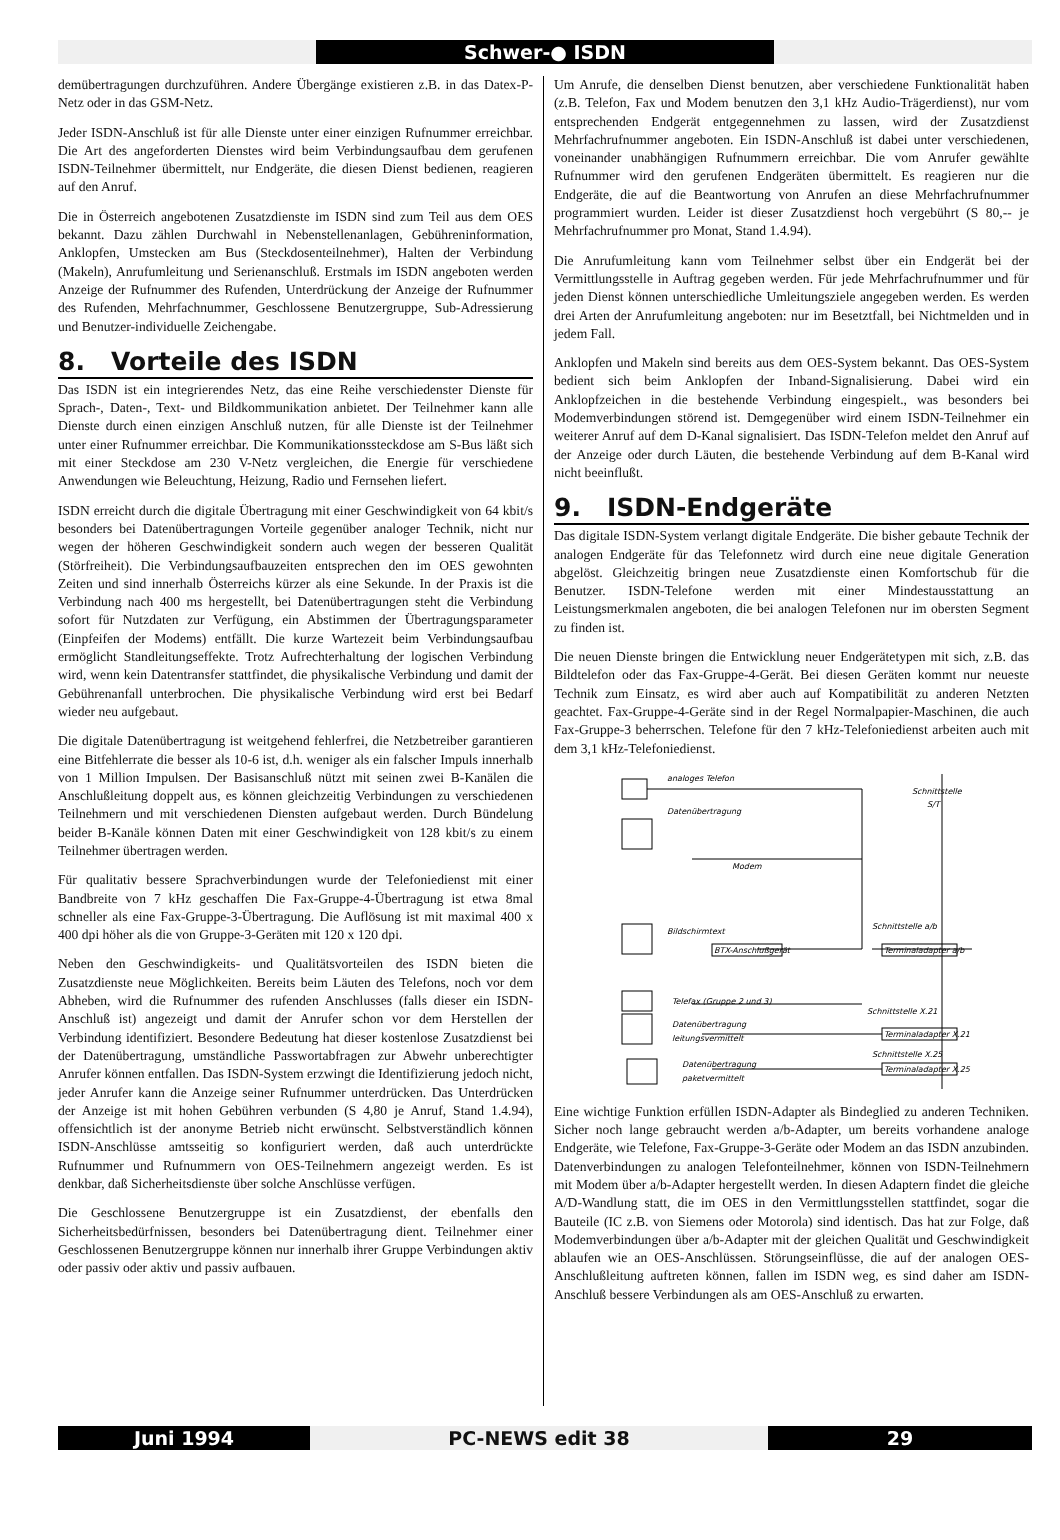Schwer-● ISDN
demübertragungen durchzuführen. Andere Übergänge existieren z.B. in das Datex-P-Netz oder in das GSM-Netz.
Jeder ISDN-Anschluß ist für alle Dienste unter einer einzigen Rufnummer erreichbar. Die Art des angeforderten Dienstes wird beim Verbindungsaufbau dem gerufenen ISDN-Teilnehmer übermittelt, nur Endgeräte, die diesen Dienst bedienen, reagieren auf den Anruf.
Die in Österreich angebotenen Zusatzdienste im ISDN sind zum Teil aus dem OES bekannt. Dazu zählen Durchwahl in Nebenstellenanlagen, Gebühreninformation, Anklopfen, Umstecken am Bus (Steckdosenteilnehmer), Halten der Verbindung (Makeln), Anrufumleitung und Serienanschluß. Erstmals im ISDN angeboten werden Anzeige der Rufnummer des Rufenden, Unterdrückung der Anzeige der Rufnummer des Rufenden, Mehrfachnummer, Geschlossene Benutzergruppe, Sub-Adressierung und Benutzer-individuelle Zeichengabe.
8. Vorteile des ISDN
Das ISDN ist ein integrierendes Netz, das eine Reihe verschiedenster Dienste für Sprach-, Daten-, Text- und Bildkommunikation anbietet. Der Teilnehmer kann alle Dienste durch einen einzigen Anschluß nutzen, für alle Dienste ist der Teilnehmer unter einer Rufnummer erreichbar. Die Kommunikationssteckdose am S-Bus läßt sich mit einer Steckdose am 230 V-Netz vergleichen, die Energie für verschiedene Anwendungen wie Beleuchtung, Heizung, Radio und Fernsehen liefert.
ISDN erreicht durch die digitale Übertragung mit einer Geschwindigkeit von 64 kbit/s besonders bei Datenübertragungen Vorteile gegenüber analoger Technik, nicht nur wegen der höheren Geschwindigkeit sondern auch wegen der besseren Qualität (Störfreiheit). Die Verbindungsaufbauzeiten entsprechen den im OES gewohnten Zeiten und sind innerhalb Österreichs kürzer als eine Sekunde. In der Praxis ist die Verbindung nach 400 ms hergestellt, bei Datenübertragungen steht die Verbindung sofort für Nutzdaten zur Verfügung, ein Abstimmen der Übertragungsparameter (Einpfeifen der Modems) entfällt. Die kurze Wartezeit beim Verbindungsaufbau ermöglicht Standleitungseffekte. Trotz Aufrechterhaltung der logischen Verbindung wird, wenn kein Datentransfer stattfindet, die physikalische Verbindung und damit der Gebührenanfall unterbrochen. Die physikalische Verbindung wird erst bei Bedarf wieder neu aufgebaut.
Die digitale Datenübertragung ist weitgehend fehlerfrei, die Netzbetreiber garantieren eine Bitfehlerrate die besser als 10-6 ist, d.h. weniger als ein falscher Impuls innerhalb von 1 Million Impulsen. Der Basisanschluß nützt mit seinen zwei B-Kanälen die Anschlußleitung doppelt aus, es können gleichzeitig Verbindungen zu verschiedenen Teilnehmern und mit verschiedenen Diensten aufgebaut werden. Durch Bündelung beider B-Kanäle können Daten mit einer Geschwindigkeit von 128 kbit/s zu einem Teilnehmer übertragen werden.
Für qualitativ bessere Sprachverbindungen wurde der Telefoniedienst mit einer Bandbreite von 7 kHz geschaffen Die Fax-Gruppe-4-Übertragung ist etwa 8mal schneller als eine Fax-Gruppe-3-Übertragung. Die Auflösung ist mit maximal 400 x 400 dpi höher als die von Gruppe-3-Geräten mit 120 x 120 dpi.
Neben den Geschwindigkeits- und Qualitätsvorteilen des ISDN bieten die Zusatzdienste neue Möglichkeiten. Bereits beim Läuten des Telefons, noch vor dem Abheben, wird die Rufnummer des rufenden Anschlusses (falls dieser ein ISDN-Anschluß ist) angezeigt und damit der Anrufer schon vor dem Herstellen der Verbindung identifiziert. Besondere Bedeutung hat dieser kostenlose Zusatzdienst bei der Datenübertragung, umständliche Passwortabfragen zur Abwehr unberechtigter Anrufer können entfallen. Das ISDN-System erzwingt die Identifizierung jedoch nicht, jeder Anrufer kann die Anzeige seiner Rufnummer unterdrücken. Das Unterdrücken der Anzeige ist mit hohen Gebühren verbunden (S 4,80 je Anruf, Stand 1.4.94), offensichtlich ist der anonyme Betrieb nicht erwünscht. Selbstverständlich können ISDN-Anschlüsse amtsseitig so konfiguriert werden, daß auch unterdrückte Rufnummer und Rufnummern von OES-Teilnehmern angezeigt werden. Es ist denkbar, daß Sicherheitsdienste über solche Anschlüsse verfügen.
Die Geschlossene Benutzergruppe ist ein Zusatzdienst, der ebenfalls den Sicherheitsbedürfnissen, besonders bei Datenübertragung dient. Teilnehmer einer Geschlossenen Benutzergruppe können nur innerhalb ihrer Gruppe Verbindungen aktiv oder passiv oder aktiv und passiv aufbauen.
Um Anrufe, die denselben Dienst benutzen, aber verschiedene Funktionalität haben (z.B. Telefon, Fax und Modem benutzen den 3,1 kHz Audio-Trägerdienst), nur vom entsprechenden Endgerät entgegennehmen zu lassen, wird der Zusatzdienst Mehrfachrufnummer angeboten. Ein ISDN-Anschluß ist dabei unter verschiedenen, voneinander unabhängigen Rufnummern erreichbar. Die vom Anrufer gewählte Rufnummer wird den gerufenen Endgeräten übermittelt. Es reagieren nur die Endgeräte, die auf die Beantwortung von Anrufen an diese Mehrfachrufnummer programmiert wurden. Leider ist dieser Zusatzdienst hoch vergebührt (S 80,-- je Mehrfachrufnummer pro Monat, Stand 1.4.94).
Die Anrufumleitung kann vom Teilnehmer selbst über ein Endgerät bei der Vermittlungsstelle in Auftrag gegeben werden. Für jede Mehrfachrufnummer und für jeden Dienst können unterschiedliche Umleitungsziele angegeben werden. Es werden drei Arten der Anrufumleitung angeboten: nur im Besetztfall, bei Nichtmelden und in jedem Fall.
Anklopfen und Makeln sind bereits aus dem OES-System bekannt. Das OES-System bedient sich beim Anklopfen der Inband-Signalisierung. Dabei wird ein Anklopfzeichen in die bestehende Verbindung eingespielt., was besonders bei Modemverbindungen störend ist. Demgegenüber wird einem ISDN-Teilnehmer ein weiterer Anruf auf dem D-Kanal signalisiert. Das ISDN-Telefon meldet den Anruf auf der Anzeige oder durch Läuten, die bestehende Verbindung auf dem B-Kanal wird nicht beeinflußt.
9. ISDN-Endgeräte
Das digitale ISDN-System verlangt digitale Endgeräte. Die bisher gebaute Technik der analogen Endgeräte für das Telefonnetz wird durch eine neue digitale Generation abgelöst. Gleichzeitig bringen neue Zusatzdienste einen Komfortschub für die Benutzer. ISDN-Telefone werden mit einer Mindestausstattung an Leistungsmerkmalen angeboten, die bei analogen Telefonen nur im obersten Segment zu finden ist.
Die neuen Dienste bringen die Entwicklung neuer Endgerätetypen mit sich, z.B. das Bildtelefon oder das Fax-Gruppe-4-Gerät. Bei diesen Geräten kommt nur neueste Technik zum Einsatz, es wird aber auch auf Kompatibilität zu anderen Netzten geachtet. Fax-Gruppe-4-Geräte sind in der Regel Normalpapier-Maschinen, die auch Fax-Gruppe-3 beherrschen. Telefone für den 7 kHz-Telefoniedienst arbeiten auch mit dem 3,1 kHz-Telefoniedienst.
analoges Telefon
Datenübertragung
Modem
Bildschirmtext
BTX-Anschlußgerät
Schnittstelle a/b
Terminaladapter a/b
Telefax (Gruppe 2 und 3)
Schnittstelle X.21
Datenübertragung
leitungsvermittelt
Terminaladapter X.21
Schnittstelle X.25
Datenübertragung
paketvermittelt
Terminaladapter X.25
Schnittstelle
S/T
Eine wichtige Funktion erfüllen ISDN-Adapter als Bindeglied zu anderen Techniken. Sicher noch lange gebraucht werden a/b-Adapter, um bereits vorhandene analoge Endgeräte, wie Telefone, Fax-Gruppe-3-Geräte oder Modem an das ISDN anzubinden. Datenverbindungen zu analogen Telefonteilnehmer, können von ISDN-Teilnehmern mit Modem über a/b-Adapter hergestellt werden. In diesen Adaptern findet die gleiche A/D-Wandlung statt, die im OES in den Vermittlungsstellen stattfindet, sogar die Bauteile (IC z.B. von Siemens oder Motorola) sind identisch. Das hat zur Folge, daß Modemverbindungen über a/b-Adapter mit der gleichen Qualität und Geschwindigkeit ablaufen wie an OES-Anschlüssen. Störungseinflüsse, die auf der analogen OES-Anschlußleitung auftreten können, fallen im ISDN weg, es sind daher am ISDN-Anschluß bessere Verbindungen als am OES-Anschluß zu erwarten.
Juni 1994 PC-NEWS edit 38 29